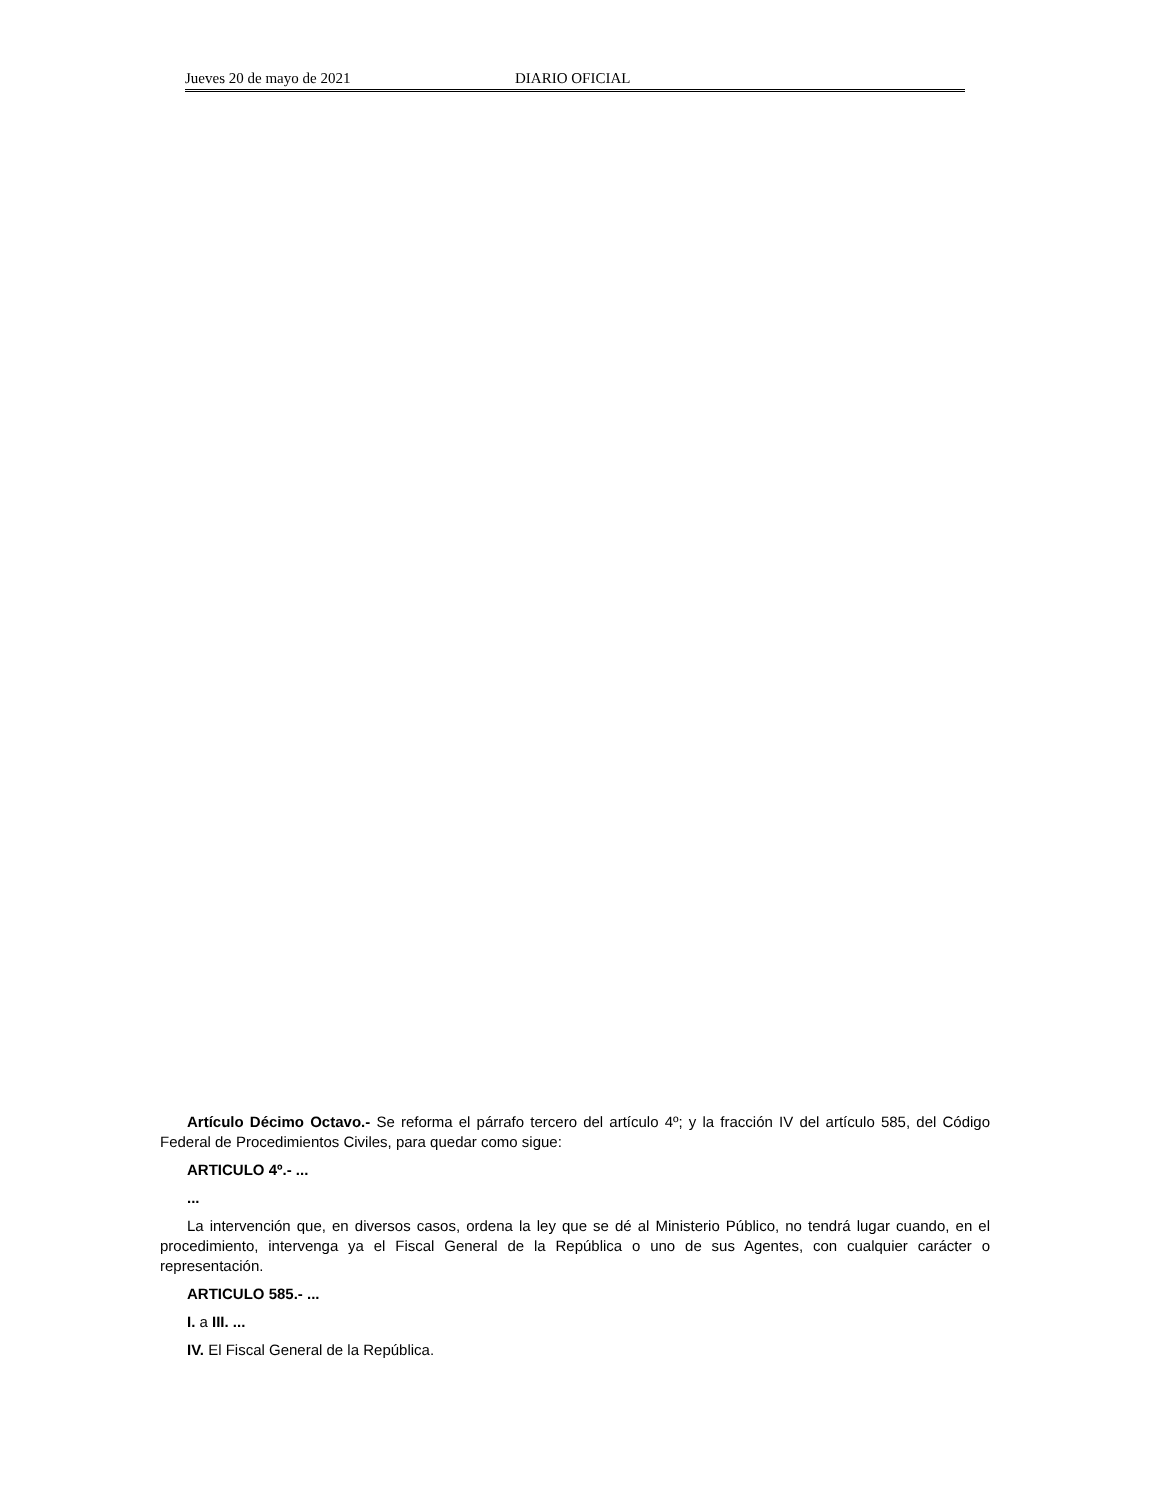Jueves 20 de mayo de 2021 DIARIO OFICIAL
Artículo Décimo Octavo.- Se reforma el párrafo tercero del artículo 4º; y la fracción IV del artículo 585, del Código Federal de Procedimientos Civiles, para quedar como sigue:
ARTICULO 4º.- ...
...
La intervención que, en diversos casos, ordena la ley que se dé al Ministerio Público, no tendrá lugar cuando, en el procedimiento, intervenga ya el Fiscal General de la República o uno de sus Agentes, con cualquier carácter o representación.
ARTICULO 585.- ...
I. a III. ...
IV. El Fiscal General de la República.